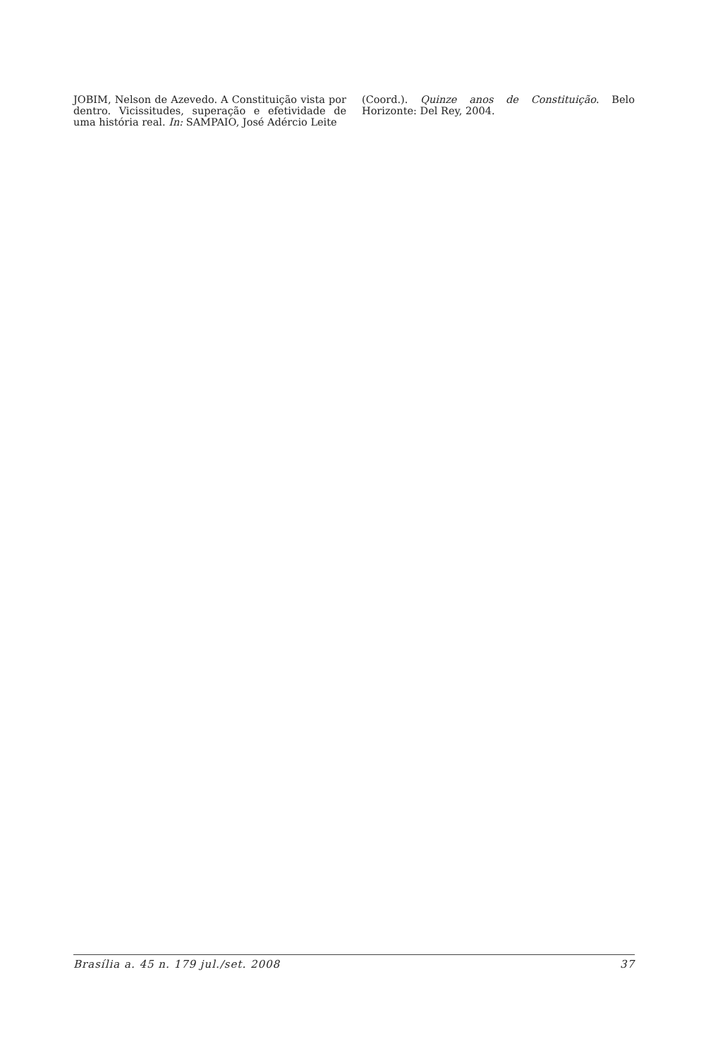JOBIM, Nelson de Azevedo. A Constituição vista por dentro. Vicissitudes, superação e efetividade de uma história real. In: SAMPAIO, José Adércio Leite
(Coord.). Quinze anos de Constituição. Belo Horizonte: Del Rey, 2004.
Brasília a. 45 n. 179 jul./set. 2008 37